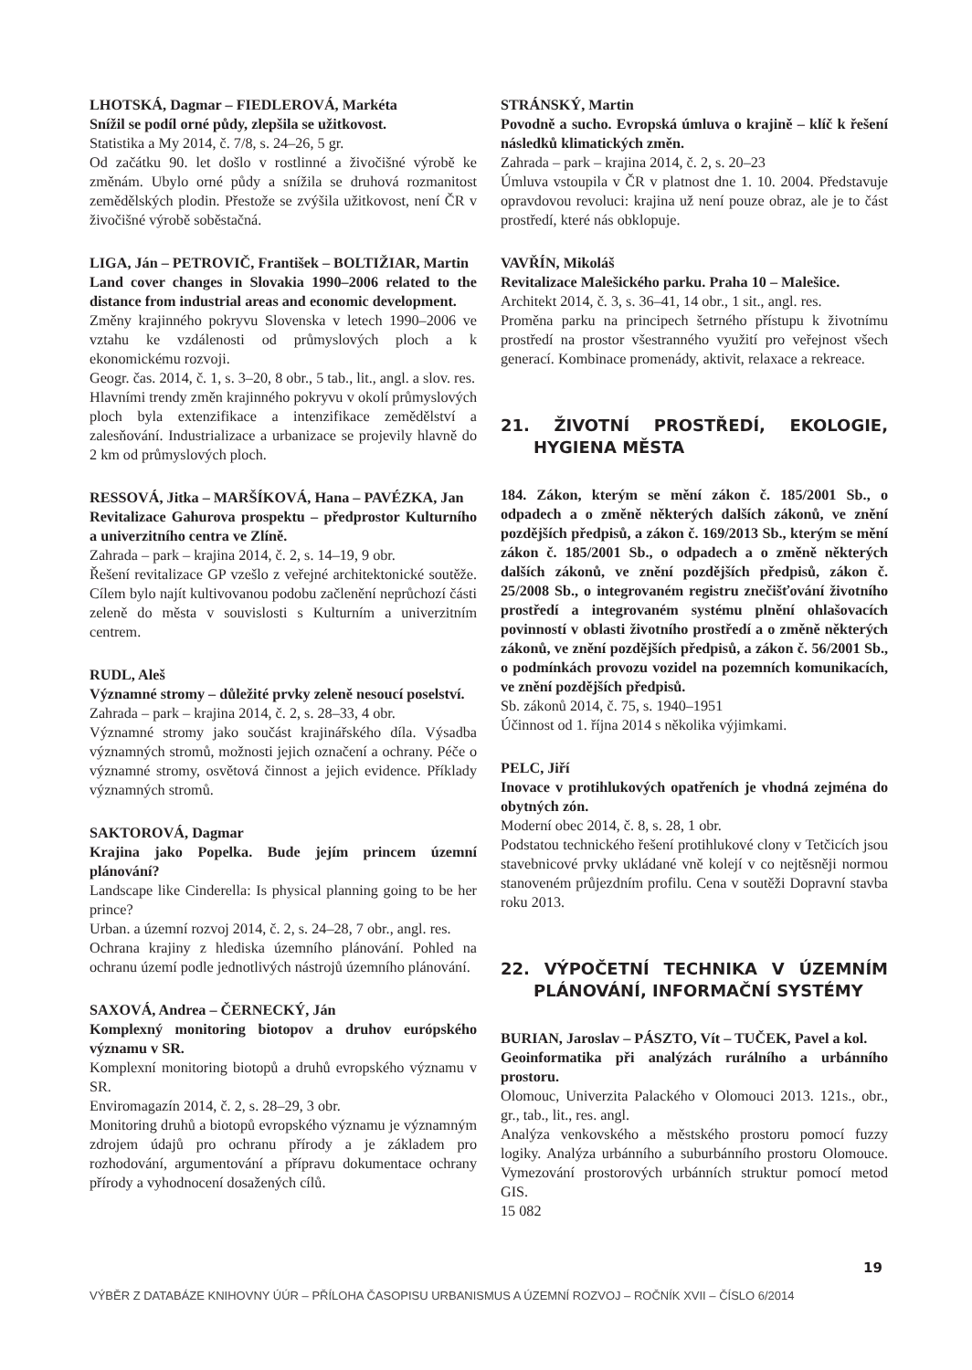LHOTSKÁ, Dagmar – FIEDLEROVÁ, Markéta
Snížil se podíl orné půdy, zlepšila se užitkovost.
Statistika a My 2014, č. 7/8, s. 24–26, 5 gr.
Od začátku 90. let došlo v rostlinné a živočišné výrobě ke změnám. Ubylo orné půdy a snížila se druhová rozmanitost zemědělských plodin. Přestože se zvýšila užitkovost, není ČR v živočišné výrobě soběstačná.
LIGA, Ján – PETROVIČ, František – BOLTIŽIAR, Martin
Land cover changes in Slovakia 1990–2006 related to the distance from industrial areas and economic development.
Změny krajinného pokryvu Slovenska v letech 1990–2006 ve vztahu ke vzdálenosti od průmyslových ploch a k ekonomickému rozvoji.
Geogr. čas. 2014, č. 1, s. 3–20, 8 obr., 5 tab., lit., angl. a slov. res.
Hlavními trendy změn krajinného pokryvu v okolí průmyslových ploch byla extenzifikace a intenzifikace zemědělství a zalesňování. Industrializace a urbanizace se projevily hlavně do 2 km od průmyslových ploch.
RESSOVÁ, Jitka – MARŠÍKOVÁ, Hana – PAVÉZKA, Jan
Revitalizace Gahurova prospektu – předprostor Kulturního a univerzitního centra ve Zlíně.
Zahrada – park – krajina 2014, č. 2, s. 14–19, 9 obr.
Řešení revitalizace GP vzešlo z veřejné architektonické soutěže. Cílem bylo najít kultivovanou podobu začlenění neprůchozí části zeleně do města v souvislosti s Kulturním a univerzitním centrem.
RUDL, Aleš
Významné stromy – důležité prvky zeleně nesoucí poselství.
Zahrada – park – krajina 2014, č. 2, s. 28–33, 4 obr.
Významné stromy jako součást krajinářského díla. Výsadba významných stromů, možnosti jejich označení a ochrany. Péče o významné stromy, osvětová činnost a jejich evidence. Příklady významných stromů.
SAKTOROVÁ, Dagmar
Krajina jako Popelka. Bude jejím princem územní plánování?
Landscape like Cinderella: Is physical planning going to be her prince?
Urban. a územní rozvoj 2014, č. 2, s. 24–28, 7 obr., angl. res.
Ochrana krajiny z hlediska územního plánování. Pohled na ochranu území podle jednotlivých nástrojů územního plánování.
SAXOVÁ, Andrea – ČERNECKÝ, Ján
Komplexný monitoring biotopov a druhov európského významu v SR.
Komplexní monitoring biotopů a druhů evropského významu v SR.
Enviromagazín 2014, č. 2, s. 28–29, 3 obr.
Monitoring druhů a biotopů evropského významu je významným zdrojem údajů pro ochranu přírody a je základem pro rozhodování, argumentování a přípravu dokumentace ochrany přírody a vyhodnocení dosažených cílů.
STRÁNSKÝ, Martin
Povodně a sucho. Evropská úmluva o krajině – klíč k řešení následků klimatických změn.
Zahrada – park – krajina 2014, č. 2, s. 20–23
Úmluva vstoupila v ČR v platnost dne 1. 10. 2004. Představuje opravdovou revoluci: krajina už není pouze obraz, ale je to část prostředí, které nás obklopuje.
VAVŘÍN, Mikoláš
Revitalizace Malešického parku. Praha 10 – Malešice.
Architekt 2014, č. 3, s. 36–41, 14 obr., 1 sit., angl. res.
Proměna parku na principech šetrného přístupu k životnímu prostředí na prostor všestranného využití pro veřejnost všech generací. Kombinace promenády, aktivit, relaxace a rekreace.
21. ŽIVOTNÍ PROSTŘEDÍ, EKOLOGIE, HYGIENA MĚSTA
184. Zákon, kterým se mění zákon č. 185/2001 Sb., o odpadech a o změně některých dalších zákonů, ve znění pozdějších předpisů, a zákon č. 169/2013 Sb., kterým se mění zákon č. 185/2001 Sb., o odpadech a o změně některých dalších zákonů, ve znění pozdějších předpisů, zákon č. 25/2008 Sb., o integrovaném registru znečišťování životního prostředí a integrovaném systému plnění ohlašovacích povinností v oblasti životního prostředí a o změně některých zákonů, ve znění pozdějších předpisů, a zákon č. 56/2001 Sb., o podmínkách provozu vozidel na pozemních komunikacích, ve znění pozdějších předpisů.
Sb. zákonů 2014, č. 75, s. 1940–1951
Účinnost od 1. října 2014 s několika výjimkami.
PELC, Jiří
Inovace v protihlukových opatřeních je vhodná zejména do obytných zón.
Moderní obec 2014, č. 8, s. 28, 1 obr.
Podstatou technického řešení protihlukové clony v Tetčicích jsou stavebnicové prvky ukládané vně kolejí v co nejtěsněji normou stanoveném průjezdním profilu. Cena v soutěži Dopravní stavba roku 2013.
22. VÝPOČETNÍ TECHNIKA V ÚZEMNÍM PLÁNOVÁNÍ, INFORMAČNÍ SYSTÉMY
BURIAN, Jaroslav – PÁSZTO, Vít – TUČEK, Pavel a kol.
Geoinformatika při analýzách rurálního a urbánního prostoru.
Olomouc, Univerzita Palackého v Olomouci 2013. 121s., obr., gr., tab., lit., res. angl.
Analýza venkovského a městského prostoru pomocí fuzzy logiky. Analýza urbánního a suburbánního prostoru Olomouce. Vymezování prostorových urbánních struktur pomocí metod GIS.
15 082
19
VÝBĚR Z DATABÁZE KNIHOVNY ÚÚR – PŘÍLOHA ČASOPISU URBANISMUS A ÚZEMNÍ ROZVOJ – ROČNÍK XVII – ČÍSLO 6/2014